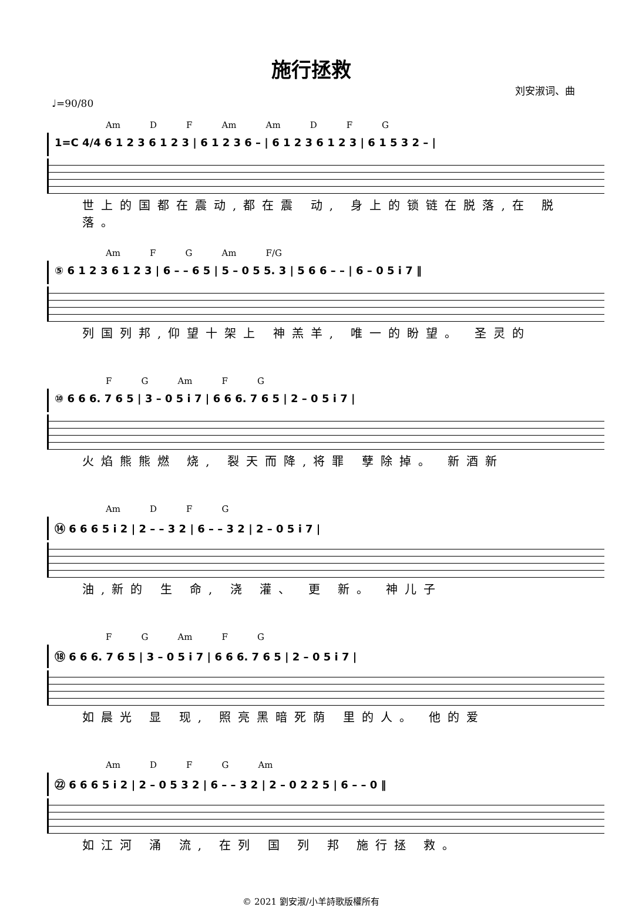施行拯救
刘安淑词、曲
♩=90/80
Am D F Am Am D F G
1=C 4/4 6 1 2 3 6 1 2 3 | 6 1 2 3 6 – | 6 1 2 3 6 1 2 3 | 6 1 5 3 2 – |
世上的国都在震动,都在震 动, 身上的锁链在脱落,在 脱 落。
Am F G Am F/G
⑤ 6 1 2 3 6 1 2 3 | 6 – – 6 5 | 5 – 0 5 5. 3 | 5 6 6 – – | 6 – 0 5 i 7 ‖
列国列邦,仰望十架上 神羔羊, 唯一的盼望。 圣灵的
F G Am F G
⑩ 6 6 6. 7 6 5 | 3 – 0 5 i 7 | 6 6 6. 7 6 5 | 2 – 0 5 i 7 |
火焰熊熊燃 烧, 裂天而降,将罪 孽除掉。 新酒新
Am D F G
⑭ 6 6 6 5 i 2 | 2 – – 3 2 | 6 – – 3 2 | 2 – 0 5 i 7 |
油,新的 生 命, 浇 灌、 更 新。 神儿子
F G Am F G
⑱ 6 6 6. 7 6 5 | 3 – 0 5 i 7 | 6 6 6. 7 6 5 | 2 – 0 5 i 7 |
如晨光 显 现, 照亮黑暗死荫 里的人。 他的爱
Am D F G Am
㉒ 6 6 6 5 i 2 | 2 – 0 5 3 2 | 6 – – 3 2 | 2 – 0 2 2 5 | 6 – – 0 ‖
如江河 涌 流, 在列 国 列 邦 施行拯 救。
© 2021 劉安淑/小羊詩歌版權所有